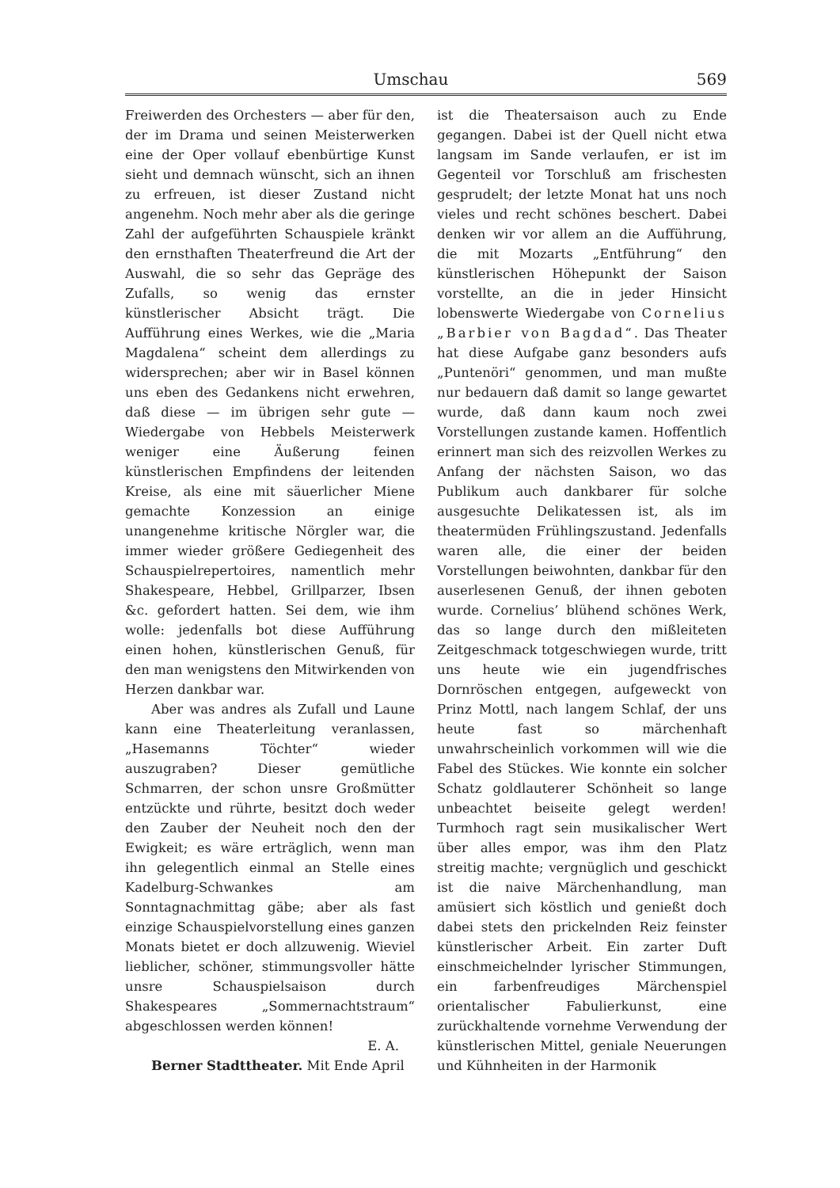Umschau 569
Freiwerden des Orchesters — aber für den, der im Drama und seinen Meisterwerken eine der Oper vollauf ebenbürtige Kunst sieht und demnach wünscht, sich an ihnen zu erfreuen, ist dieser Zustand nicht angenehm. Noch mehr aber als die geringe Zahl der aufgeführten Schauspiele kränkt den ernsthaften Theaterfreund die Art der Auswahl, die so sehr das Gepräge des Zufalls, so wenig das ernster künstlerischer Absicht trägt. Die Aufführung eines Werkes, wie die „Maria Magdalena“ scheint dem allerdings zu widersprechen; aber wir in Basel können uns eben des Gedankens nicht erwehren, daß diese — im übrigen sehr gute — Wiedergabe von Hebbels Meisterwerk weniger eine Äußerung feinen künstlerischen Empfindens der leitenden Kreise, als eine mit säuerlicher Miene gemachte Konzession an einige unangenehme kritische Nörgler war, die immer wieder größere Gediegenheit des Schauspielrepertoires, namentlich mehr Shakespeare, Hebbel, Grillparzer, Ibsen &c. gefordert hatten. Sei dem, wie ihm wolle: jedenfalls bot diese Aufführung einen hohen, künstlerischen Genuß, für den man wenigstens den Mitwirkenden von Herzen dankbar war.
Aber was andres als Zufall und Laune kann eine Theaterleitung veranlassen, „Hasemanns Töchter“ wieder auszugraben? Dieser gemütliche Schmarren, der schon unsre Großmütter entzückte und rührte, besitzt doch weder den Zauber der Neuheit noch den der Ewigkeit; es wäre erträglich, wenn man ihn gelegentlich einmal an Stelle eines Kadelburg-Schwankes am Sonntagnachmittag gäbe; aber als fast einzige Schauspielvorstellung eines ganzen Monats bietet er doch allzuwenig. Wieviel lieblicher, schöner, stimmungsvoller hätte unsre Schauspielsaison durch Shakespeares „Sommernachtstraum“ abgeschlossen werden können!
E. A.
Berner Stadttheater. Mit Ende April
ist die Theatersaison auch zu Ende gegangen. Dabei ist der Quell nicht etwa langsam im Sande verlaufen, er ist im Gegenteil vor Torschluß am frischesten gesprudelt; der letzte Monat hat uns noch vieles und recht schönes beschert. Dabei denken wir vor allem an die Aufführung, die mit Mozarts „Entführung“ den künstlerischen Höhepunkt der Saison vorstellte, an die in jeder Hinsicht lobenswerte Wiedergabe von Cornelius „Barbier von Bagdad“. Das Theater hat diese Aufgabe ganz besonders aufs „Puntenöri“ genommen, und man mußte nur bedauern daß damit so lange gewartet wurde, daß dann kaum noch zwei Vorstellungen zustande kamen. Hoffentlich erinnert man sich des reizvollen Werkes zu Anfang der nächsten Saison, wo das Publikum auch dankbarer für solche ausgesuchte Delikatessen ist, als im theatermüden Frühlingszustand. Jedenfalls waren alle, die einer der beiden Vorstellungen beiwohnten, dankbar für den auserlesenen Genuß, der ihnen geboten wurde. Cornelius’ blühend schönes Werk, das so lange durch den mißleiteten Zeitgeschmack totgeschwiegen wurde, tritt uns heute wie ein jugendfrisches Dornröschen entgegen, aufgeweckt von Prinz Mottl, nach langem Schlaf, der uns heute fast so märchenhaft unwahrscheinlich vorkommen will wie die Fabel des Stückes. Wie konnte ein solcher Schatz goldlauterer Schönheit so lange unbeachtet beiseite gelegt werden! Turmhoch ragt sein musikalischer Wert über alles empor, was ihm den Platz streitig machte; vergnüglich und geschickt ist die naive Märchenhandlung, man amüsiert sich köstlich und genießt doch dabei stets den prickelnden Reiz feinster künstlerischer Arbeit. Ein zarter Duft einschmeichelnder lyrischer Stimmungen, ein farbenfreudiges Märchenspiel orientalischer Fabulierkunst, eine zurückhaltende vornehme Verwendung der künstlerischen Mittel, geniale Neuerungen und Kühnheiten in der Harmonik